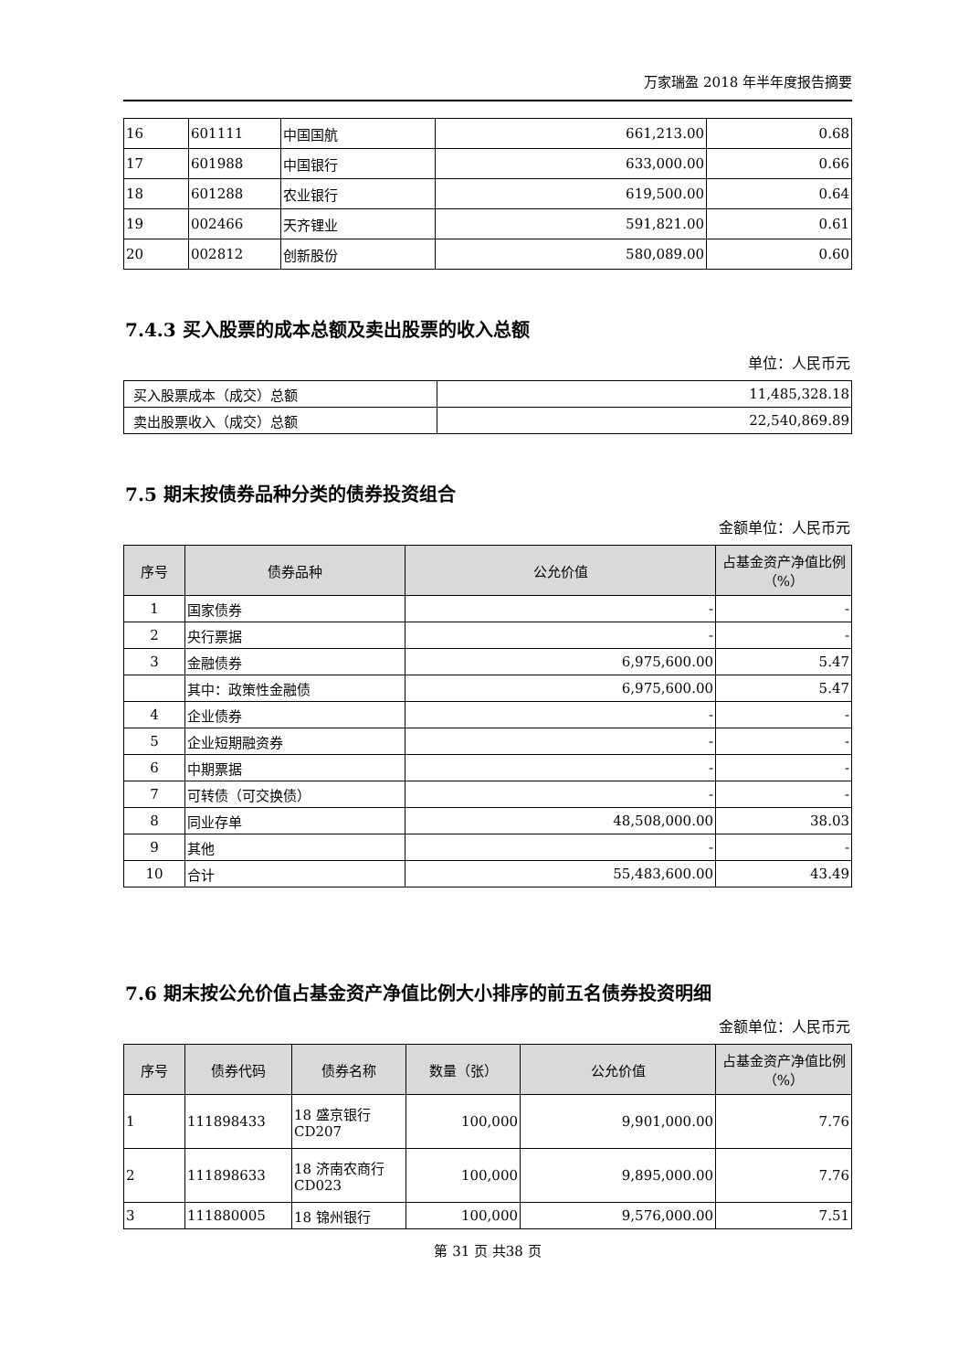万家瑞盈 2018 年半年度报告摘要
| 16 | 601111 | 中国国航 | 661,213.00 | 0.68 |
| 17 | 601988 | 中国银行 | 633,000.00 | 0.66 |
| 18 | 601288 | 农业银行 | 619,500.00 | 0.64 |
| 19 | 002466 | 天齐锂业 | 591,821.00 | 0.61 |
| 20 | 002812 | 创新股份 | 580,089.00 | 0.60 |
7.4.3 买入股票的成本总额及卖出股票的收入总额
单位：人民币元
| 买入股票成本（成交）总额 | 11,485,328.18 |
| 卖出股票收入（成交）总额 | 22,540,869.89 |
7.5 期末按债券品种分类的债券投资组合
金额单位：人民币元
| 序号 | 债券品种 | 公允价值 | 占基金资产净值比例（%） |
| --- | --- | --- | --- |
| 1 | 国家债券 | - | - |
| 2 | 央行票据 | - | - |
| 3 | 金融债券 | 6,975,600.00 | 5.47 |
| | 其中：政策性金融债 | 6,975,600.00 | 5.47 |
| 4 | 企业债券 | - | - |
| 5 | 企业短期融资券 | - | - |
| 6 | 中期票据 | - | - |
| 7 | 可转债（可交换债） | - | - |
| 8 | 同业存单 | 48,508,000.00 | 38.03 |
| 9 | 其他 | - | - |
| 10 | 合计 | 55,483,600.00 | 43.49 |
7.6 期末按公允价值占基金资产净值比例大小排序的前五名债券投资明细
金额单位：人民币元
| 序号 | 债券代码 | 债券名称 | 数量（张） | 公允价值 | 占基金资产净值比例（%） |
| --- | --- | --- | --- | --- | --- |
| 1 | 111898433 | 18 盛京银行 CD207 | 100,000 | 9,901,000.00 | 7.76 |
| 2 | 111898633 | 18 济南农商行 CD023 | 100,000 | 9,895,000.00 | 7.76 |
| 3 | 111880005 | 18 锦州银行 | 100,000 | 9,576,000.00 | 7.51 |
第 31 页 共38 页